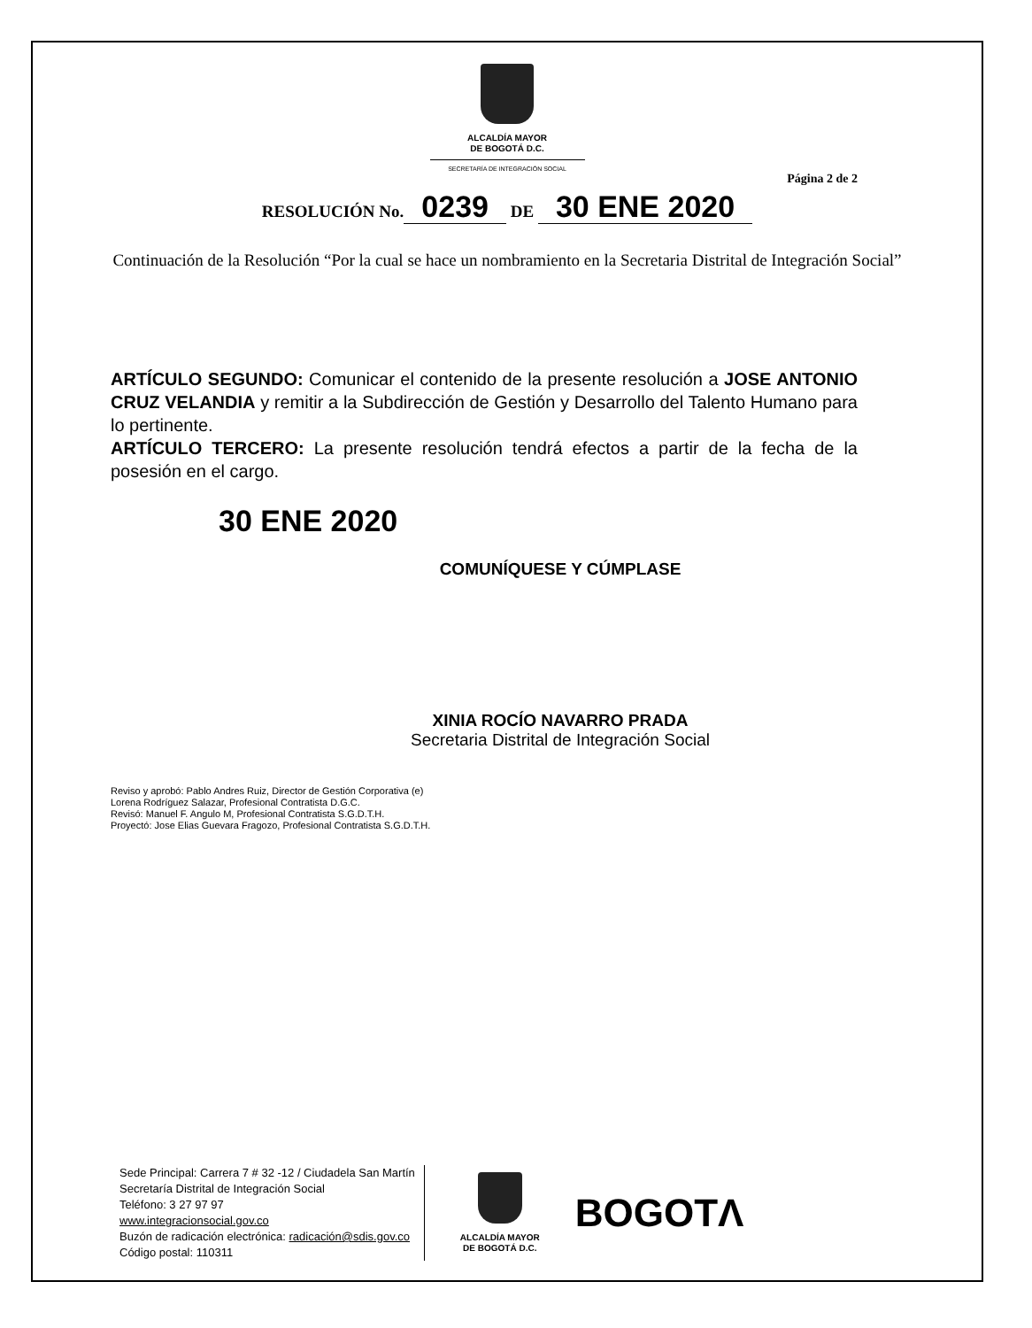ALCALDÍA MAYOR
DE BOGOTÁ D.C.
SECRETARÍA DE INTEGRACIÓN SOCIAL
Página 2 de 2
RESOLUCIÓN No. 0239 DE 30 ENE 2020
Continuación de la Resolución “Por la cual se hace un nombramiento en la Secretaria Distrital de Integración Social”
ARTÍCULO SEGUNDO: Comunicar el contenido de la presente resolución a JOSE ANTONIO CRUZ VELANDIA y remitir a la Subdirección de Gestión y Desarrollo del Talento Humano para lo pertinente.
ARTÍCULO TERCERO: La presente resolución tendrá efectos a partir de la fecha de la posesión en el cargo.
30 ENE 2020
COMUNÍQUESE Y CÚMPLASE
XINIA ROCÍO NAVARRO PRADA
Secretaria Distrital de Integración Social
Reviso y aprobó: Pablo Andres Ruiz, Director de Gestión Corporativa (e)
Lorena Rodríguez Salazar, Profesional Contratista D.G.C.
Revisó: Manuel F. Angulo M, Profesional Contratista S.G.D.T.H.
Proyectó: Jose Elias Guevara Fragozo, Profesional Contratista S.G.D.T.H.
Sede Principal: Carrera 7 # 32 -12 / Ciudadela San Martín
Secretaría Distrital de Integración Social
Teléfono: 3 27 97 97
www.integracionsocial.gov.co
Buzón de radicación electrónica: radicación@sdis.gov.co
Código postal: 110311
ALCALDÍA MAYOR
DE BOGOTÁ D.C.
BOGOTΛ